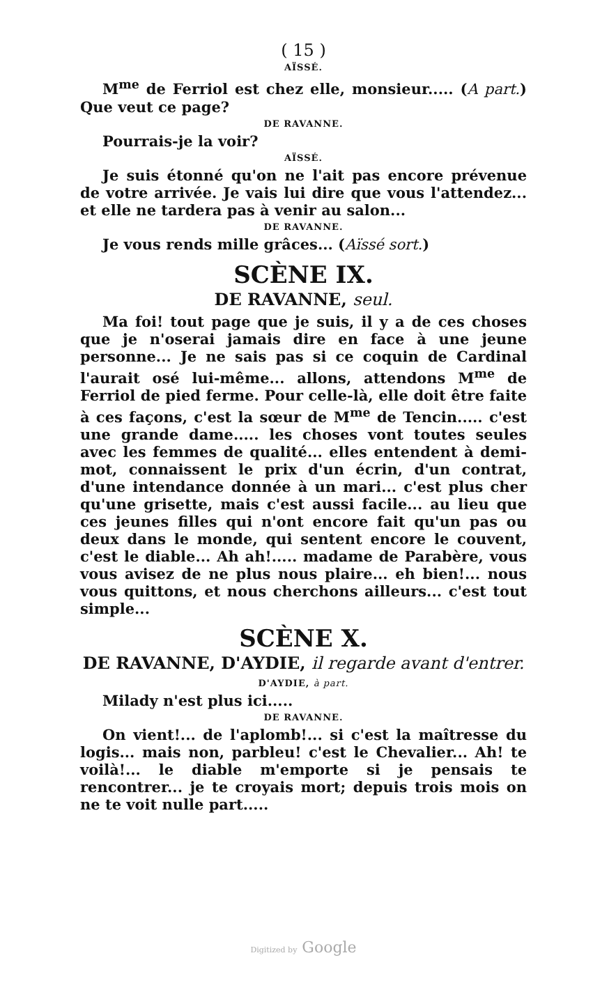( 15 )
AÏSSÉ.
M<sup>me</sup> de Ferriol est chez elle, monsieur..... (A part.) Que veut ce page?
DE RAVANNE.
Pourrais-je la voir?
AÏSSÉ.
Je suis étonné qu'on ne l'ait pas encore prévenue de votre arrivée. Je vais lui dire que vous l'attendez... et elle ne tardera pas à venir au salon...
DE RAVANNE.
Je vous rends mille grâces... (Aïssé sort.)
SCÈNE IX.
DE RAVANNE, seul.
Ma foi! tout page que je suis, il y a de ces choses que je n'oserai jamais dire en face à une jeune personne... Je ne sais pas si ce coquin de Cardinal l'aurait osé lui-même... allons, attendons M<sup>me</sup> de Ferriol de pied ferme. Pour celle-là, elle doit être faite à ces façons, c'est la sœur de M<sup>me</sup> de Tencin..... c'est une grande dame..... les choses vont toutes seules avec les femmes de qualité... elles entendent à demi-mot, connaissent le prix d'un écrin, d'un contrat, d'une intendance donnée à un mari... c'est plus cher qu'une grisette, mais c'est aussi facile... au lieu que ces jeunes filles qui n'ont encore fait qu'un pas ou deux dans le monde, qui sentent encore le couvent, c'est le diable... Ah ah!..... madame de Parabère, vous vous avisez de ne plus nous plaire... eh bien!... nous vous quittons, et nous cherchons ailleurs... c'est tout simple...
SCÈNE X.
DE RAVANNE, D'AYDIE, il regarde avant d'entrer.
D'AYDIE, à part.
Milady n'est plus ici.....
DE RAVANNE.
On vient!... de l'aplomb!... si c'est la maîtresse du logis... mais non, parbleu! c'est le Chevalier... Ah! te voilà!... le diable m'emporte si je pensais te rencontrer... je te croyais mort; depuis trois mois on ne te voit nulle part.....
Digitized by Google